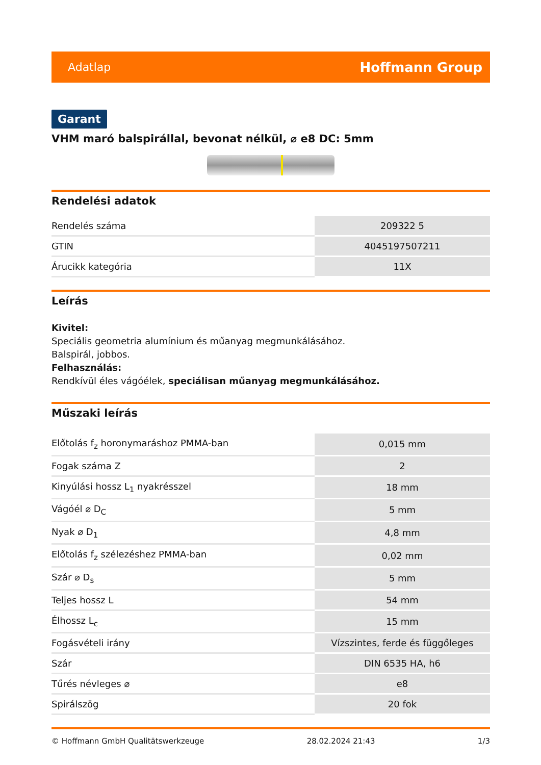Adatlap Hoffmann Group
Garant
VHM maró balspirállal, bevonat nélkül, ⌀ e8 DC: 5mm
Rendelési adatok
| Rendelés száma | 209322 5 |
| GTIN | 4045197507211 |
| Árucikk kategória | 11X |
Leírás
Kivitel:
Speciális geometria alumínium és műanyag megmunkálásához.
Balspirál, jobbos.
Felhasználás:
Rendkívül éles vágóélek, speciálisan műanyag megmunkálásához.
Műszaki leírás
| Előtolás f<sub>z</sub> horonymaráshoz PMMA-ban | 0,015 mm |
| Fogak száma Z | 2 |
| Kinyúlási hossz L<sub>1</sub> nyakrésszel | 18 mm |
| Vágóél ⌀ D<sub>C</sub> | 5 mm |
| Nyak ⌀ D<sub>1</sub> | 4,8 mm |
| Előtolás f<sub>z</sub> szélezéshez PMMA-ban | 0,02 mm |
| Szár ⌀ D<sub>s</sub> | 5 mm |
| Teljes hossz L | 54 mm |
| Élhossz L<sub>c</sub> | 15 mm |
| Fogásvételi irány | Vízszintes, ferde és függőleges |
| Szár | DIN 6535 HA, h6 |
| Tűrés névleges ⌀ | e8 |
| Spirálszög | 20 fok |
© Hoffmann GmbH Qualitätswerkzeuge 28.02.2024 21:43 1/3